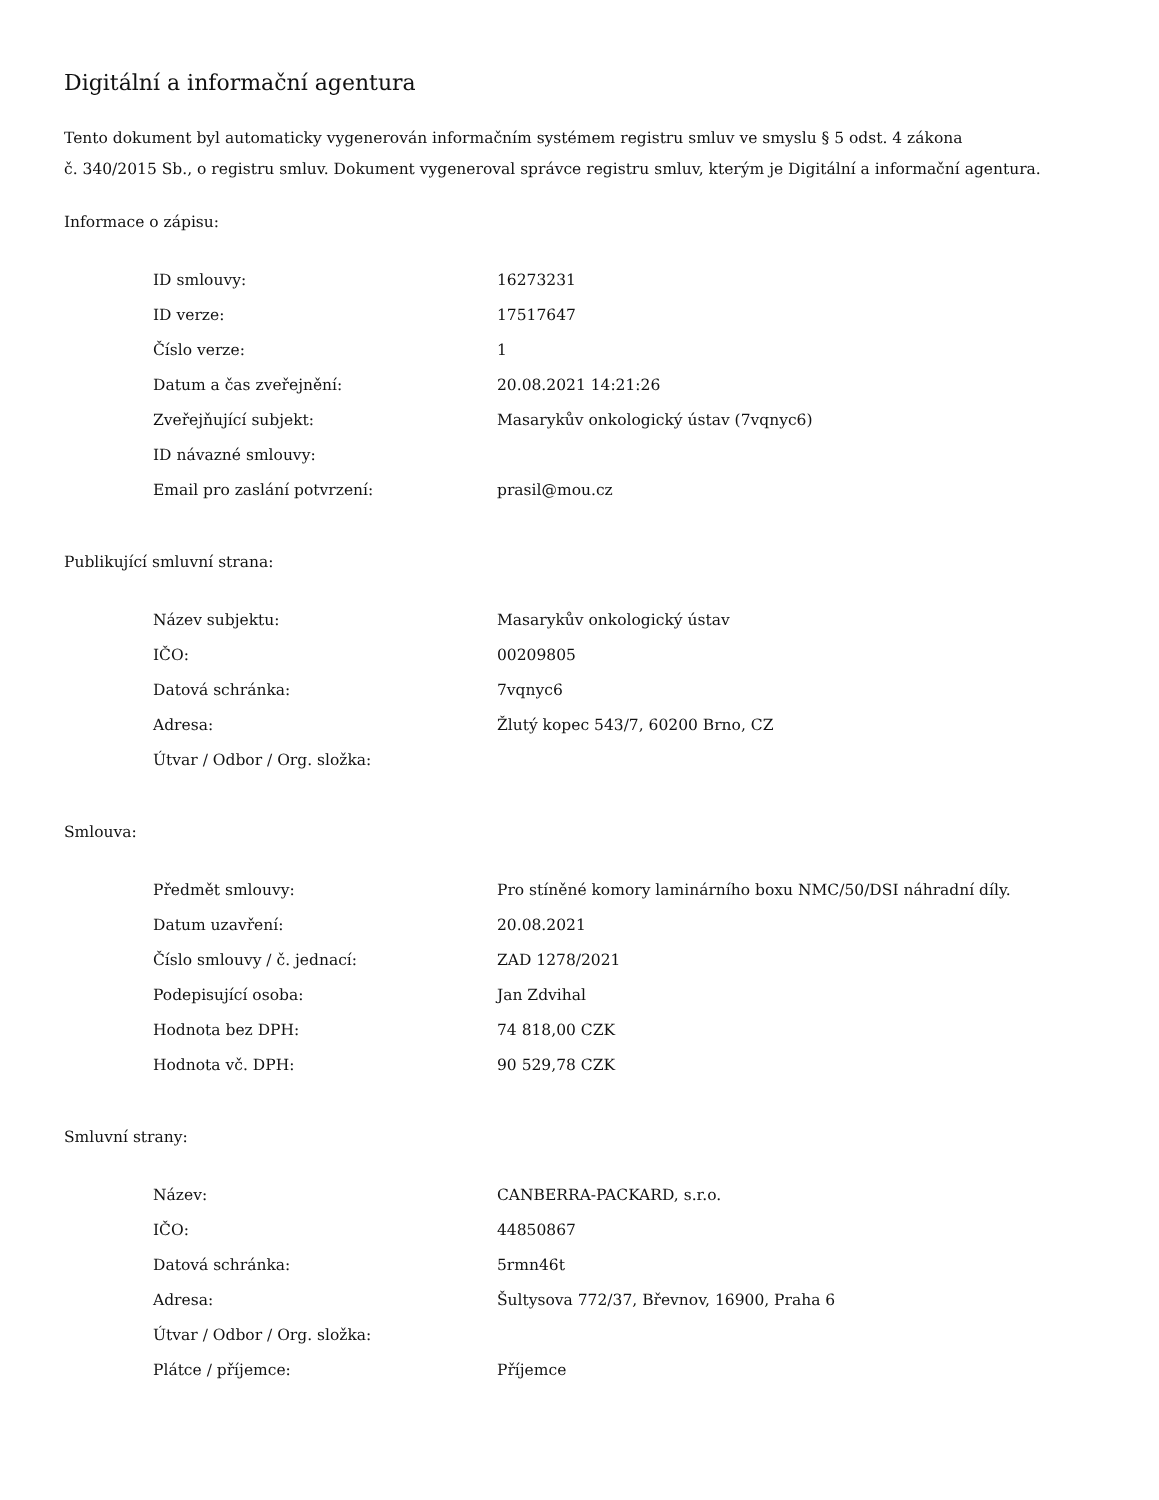Digitální a informační agentura
Tento dokument byl automaticky vygenerován informačním systémem registru smluv ve smyslu § 5 odst. 4 zákona
č. 340/2015 Sb., o registru smluv. Dokument vygeneroval správce registru smluv, kterým je Digitální a informační agentura.
Informace o zápisu:
| ID smlouvy: | 16273231 |
| ID verze: | 17517647 |
| Číslo verze: | 1 |
| Datum a čas zveřejnění: | 20.08.2021 14:21:26 |
| Zveřejňující subjekt: | Masarykův onkologický ústav (7vqnyc6) |
| ID návazné smlouvy: | |
| Email pro zaslání potvrzení: | prasil@mou.cz |
Publikující smluvní strana:
| Název subjektu: | Masarykův onkologický ústav |
| IČO: | 00209805 |
| Datová schránka: | 7vqnyc6 |
| Adresa: | Žlutý kopec 543/7, 60200 Brno, CZ |
| Útvar / Odbor / Org. složka: | |
Smlouva:
| Předmět smlouvy: | Pro stíněné komory laminárního boxu NMC/50/DSI náhradní díly. |
| Datum uzavření: | 20.08.2021 |
| Číslo smlouvy / č. jednací: | ZAD 1278/2021 |
| Podepisující osoba: | Jan Zdvihal |
| Hodnota bez DPH: | 74 818,00 CZK |
| Hodnota vč. DPH: | 90 529,78 CZK |
Smluvní strany:
| Název: | CANBERRA-PACKARD, s.r.o. |
| IČO: | 44850867 |
| Datová schránka: | 5rmn46t |
| Adresa: | Šultysova 772/37, Břevnov, 16900, Praha 6 |
| Útvar / Odbor / Org. složka: | |
| Plátce / příjemce: | Příjemce |